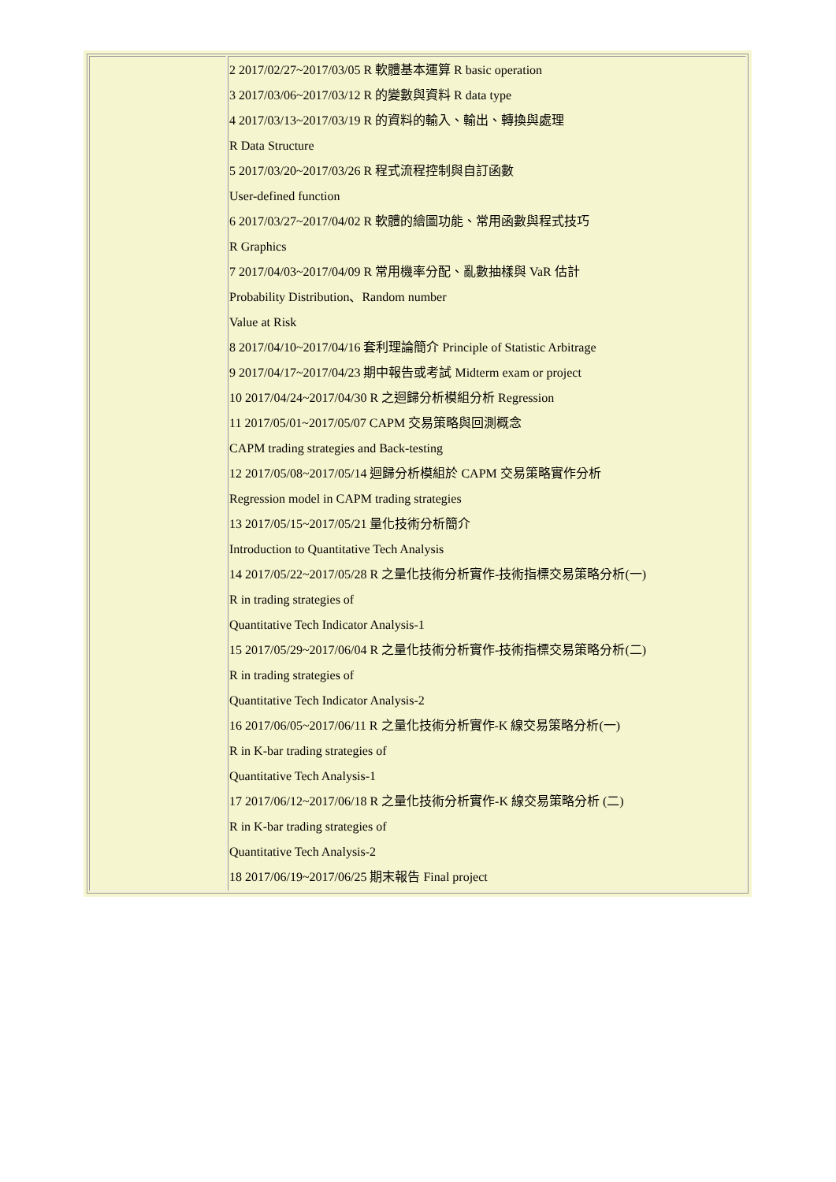| | 2 2017/02/27~2017/03/05 R 軟體基本運算 R basic operation 3 2017/03/06~2017/03/12 R 的變數與資料 R data type 4 2017/03/13~2017/03/19 R 的資料的輸入、輸出、轉換與處理 R Data Structure 5 2017/03/20~2017/03/26 R 程式流程控制與自訂函數 User-defined function 6 2017/03/27~2017/04/02 R 軟體的繪圖功能、常用函數與程式技巧 R Graphics 7 2017/04/03~2017/04/09 R 常用機率分配、亂數抽樣與 VaR 估計 Probability Distribution、Random number Value at Risk 8 2017/04/10~2017/04/16 套利理論簡介 Principle of Statistic Arbitrage 9 2017/04/17~2017/04/23 期中報告或考試 Midterm exam or project 10 2017/04/24~2017/04/30 R 之迴歸分析模組分析 Regression 11 2017/05/01~2017/05/07 CAPM 交易策略與回測概念 CAPM trading strategies and Back-testing 12 2017/05/08~2017/05/14 迴歸分析模組於 CAPM 交易策略實作分析 Regression model in CAPM trading strategies 13 2017/05/15~2017/05/21 量化技術分析簡介 Introduction to Quantitative Tech Analysis 14 2017/05/22~2017/05/28 R 之量化技術分析實作-技術指標交易策略分析(一) R in trading strategies of Quantitative Tech Indicator Analysis-1 15 2017/05/29~2017/06/04 R 之量化技術分析實作-技術指標交易策略分析(二) R in trading strategies of Quantitative Tech Indicator Analysis-2 16 2017/06/05~2017/06/11 R 之量化技術分析實作-K 線交易策略分析(一) R in K-bar trading strategies of Quantitative Tech Analysis-1 17 2017/06/12~2017/06/18 R 之量化技術分析實作-K 線交易策略分析 (二) R in K-bar trading strategies of Quantitative Tech Analysis-2 18 2017/06/19~2017/06/25 期末報告 Final project |